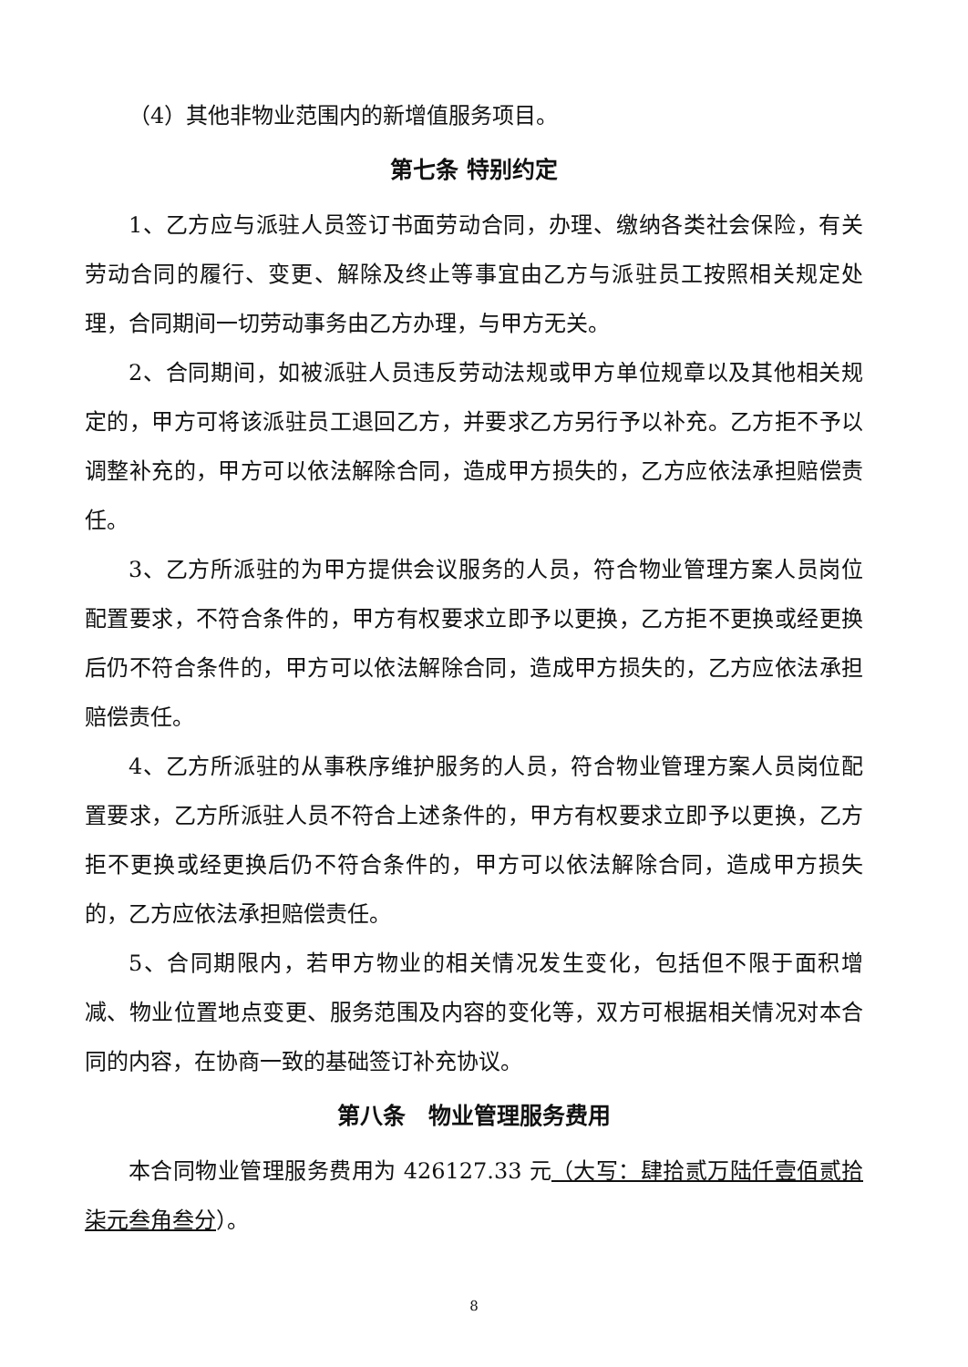（4）其他非物业范围内的新增值服务项目。
第七条 特别约定
1、乙方应与派驻人员签订书面劳动合同，办理、缴纳各类社会保险，有关劳动合同的履行、变更、解除及终止等事宜由乙方与派驻员工按照相关规定处理，合同期间一切劳动事务由乙方办理，与甲方无关。
2、合同期间，如被派驻人员违反劳动法规或甲方单位规章以及其他相关规定的，甲方可将该派驻员工退回乙方，并要求乙方另行予以补充。乙方拒不予以调整补充的，甲方可以依法解除合同，造成甲方损失的，乙方应依法承担赔偿责任。
3、乙方所派驻的为甲方提供会议服务的人员，符合物业管理方案人员岗位配置要求，不符合条件的，甲方有权要求立即予以更换，乙方拒不更换或经更换后仍不符合条件的，甲方可以依法解除合同，造成甲方损失的，乙方应依法承担赔偿责任。
4、乙方所派驻的从事秩序维护服务的人员，符合物业管理方案人员岗位配置要求，乙方所派驻人员不符合上述条件的，甲方有权要求立即予以更换，乙方拒不更换或经更换后仍不符合条件的，甲方可以依法解除合同，造成甲方损失的，乙方应依法承担赔偿责任。
5、合同期限内，若甲方物业的相关情况发生变化，包括但不限于面积增减、物业位置地点变更、服务范围及内容的变化等，双方可根据相关情况对本合同的内容，在协商一致的基础签订补充协议。
第八条　物业管理服务费用
本合同物业管理服务费用为 426127.33 元（大写：肆拾贰万陆仟壹佰贰拾柒元叁角叁分）。
8